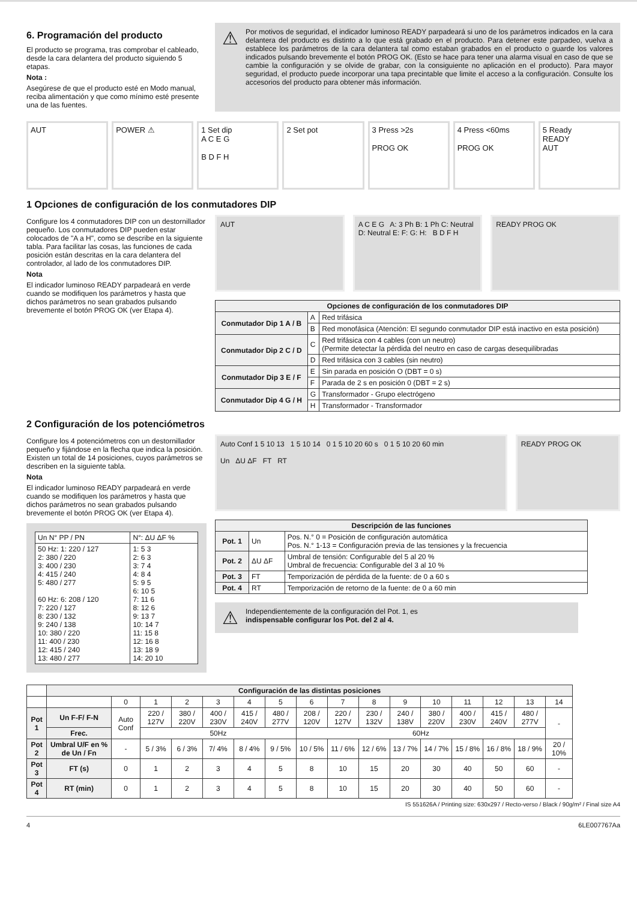6. Programación del producto
El producto se programa, tras comprobar el cableado, desde la cara delantera del producto siguiendo 5 etapas.
Nota :
Asegúrese de que el producto esté en Modo manual, reciba alimentación y que como mínimo esté presente una de las fuentes.
⚠
Por motivos de seguridad, el indicador luminoso READY parpadeará si uno de los parámetros indicados en la cara delantera del producto es distinto a lo que está grabado en el producto. Para detener este parpadeo, vuelva a establece los parámetros de la cara delantera tal como estaban grabados en el producto o guarde los valores indicados pulsando brevemente el botón PROG OK. (Esto se hace para tener una alarma visual en caso de que se cambie la configuración y se olvide de grabar, con la consiguiente no aplicación en el producto). Para mayor seguridad, el producto puede incorporar una tapa precintable que limite el acceso a la configuración. Consulte los accesorios del producto para obtener más información.
AUT POWER ⚠ 1 Set dip
A C E G
B D F H
2 Set pot 3 Press >2s
PROG OK
4 Press <60ms
PROG OK
5 Ready
READY
AUT
1 Opciones de configuración de los conmutadores DIP
Configure los 4 conmutadores DIP con un destornillador pequeño. Los conmutadores DIP pueden estar colocados de "A a H", como se describe en la siguiente tabla. Para facilitar las cosas, las funciones de cada posición están descritas en la cara delantera del controlador, al lado de los conmutadores DIP.
Nota
El indicador luminoso READY parpadeará en verde cuando se modifiquen los parámetros y hasta que dichos parámetros no sean grabados pulsando brevemente el botón PROG OK (ver Etapa 4).
AUT A C E G A: 3 Ph B: 1 Ph C: Neutral D: Neutral E: F: G: H: B D F H
READY PROG OK
| Opciones de configuración de los conmutadores DIP | | |
| --- | --- | --- |
| Conmutador Dip 1 A / B | A | Red trifásica |
| | B | Red monofásica (Atención: El segundo conmutador DIP está inactivo en esta posición) |
| Conmutador Dip 2 C / D | C | Red trifásica con 4 cables (con un neutro) (Permite detectar la pérdida del neutro en caso de cargas desequilibradas |
| | D | Red trifásica con 3 cables (sin neutro) |
| Conmutador Dip 3 E / F | E | Sin parada en posición O (DBT = 0 s) |
| | F | Parada de 2 s en posición 0 (DBT = 2 s) |
| Conmutador Dip 4 G / H | G | Transformador - Grupo electrógeno |
| | H | Transformador - Transformador |
2 Configuración de los potenciómetros
Configure los 4 potenciómetros con un destornillador pequeño y fijándose en la flecha que indica la posición. Existen un total de 14 posiciones, cuyos parámetros se describen en la siguiente tabla.
Nota
El indicador luminoso READY parpadeará en verde cuando se modifiquen los parámetros y hasta que dichos parámetros no sean grabados pulsando brevemente el botón PROG OK (ver Etapa 4).
| Un N° PP / PN | N°: ΔU ΔF % |
| 50 Hz: 1: 220 / 127 2: 380 / 220 3: 400 / 230 4: 415 / 240 5: 480 / 277 60 Hz: 6: 208 / 120 7: 220 / 127 8: 230 / 132 9: 240 / 138 10: 380 / 220 11: 400 / 230 12: 415 / 240 13: 480 / 277 | 1: 5 3 2: 6 3 3: 7 4 4: 8 4 5: 9 5 6: 10 5 7: 11 6 8: 12 6 9: 13 7 10: 14 7 11: 15 8 12: 16 8 13: 18 9 14: 20 10 |
Auto Conf 1 5 10 13 1 5 10 14 0 1 5 10 20 60 s 0 1 5 10 20 60 min
Un ΔU ΔF FT RT
READY PROG OK
| Descripción de las funciones | | |
| --- | --- | --- |
| Pot. 1 | Un | Pos. N.° 0 = Posición de configuración automática Pos. N.° 1-13 = Configuración previa de las tensiones y la frecuencia |
| Pot. 2 | ΔU ΔF | Umbral de tensión: Configurable del 5 al 20 % Umbral de frecuencia: Configurable del 3 al 10 % |
| Pot. 3 | FT | Temporización de pérdida de la fuente: de 0 a 60 s |
| Pot. 4 | RT | Temporización de retorno de la fuente: de 0 a 60 min |
⚠
Independientemente de la configuración del Pot. 1, es
indispensable configurar los Pot. del 2 al 4.
| | Configuración de las distintas posiciones | | | | | | | | | | | | | | | |
| | | 0 | 1 | 2 | 3 | 4 | 5 | 6 | 7 | 8 | 9 | 10 | 11 | 12 | 13 | 14 |
| Pot 1 | Un F-F/ F-N | Auto Conf | 220 / 127V | 380 / 220V | 400 / 230V | 415 / 240V | 480 / 277V | 208 / 120V | 220 / 127V | 230 / 132V | 240 / 138V | 380 / 220V | 400 / 230V | 415 / 240V | 480 / 277V | - |
| | Frec. | | 50Hz | | | | | 60Hz | | | | | | | | |
| Pot 2 | Umbral U/F en % de Un / Fn | - | 5 / 3% | 6 / 3% | 7/ 4% | 8 / 4% | 9 / 5% | 10 / 5% | 11 / 6% | 12 / 6% | 13 / 7% | 14 / 7% | 15 / 8% | 16 / 8% | 18 / 9% | 20 / 10% |
| Pot 3 | FT (s) | 0 | 1 | 2 | 3 | 4 | 5 | 8 | 10 | 15 | 20 | 30 | 40 | 50 | 60 | - |
| Pot 4 | RT (min) | 0 | 1 | 2 | 3 | 4 | 5 | 8 | 10 | 15 | 20 | 30 | 40 | 50 | 60 | - |
IS 551626A / Printing size: 630x297 / Recto-verso / Black / 90g/m² / Final size A4
4 6LE007767Aa